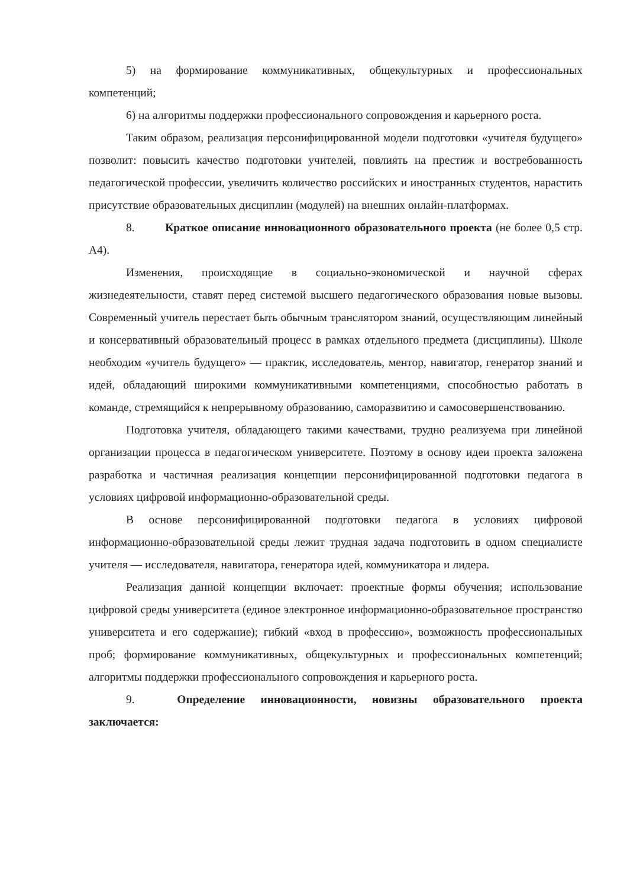5) на формирование коммуникативных, общекультурных и профессиональных компетенций;
6) на алгоритмы поддержки профессионального сопровождения и карьерного роста.
Таким образом, реализация персонифицированной модели подготовки «учителя будущего» позволит: повысить качество подготовки учителей, повлиять на престиж и востребованность педагогической профессии, увеличить количество российских и иностранных студентов, нарастить присутствие образовательных дисциплин (модулей) на внешних онлайн-платформах.
8. Краткое описание инновационного образовательного проекта (не более 0,5 стр. А4).
Изменения, происходящие в социально-экономической и научной сферах жизнедеятельности, ставят перед системой высшего педагогического образования новые вызовы. Современный учитель перестает быть обычным транслятором знаний, осуществляющим линейный и консервативный образовательный процесс в рамках отдельного предмета (дисциплины). Школе необходим «учитель будущего» — практик, исследователь, ментор, навигатор, генератор знаний и идей, обладающий широкими коммуникативными компетенциями, способностью работать в команде, стремящийся к непрерывному образованию, саморазвитию и самосовершенствованию.
Подготовка учителя, обладающего такими качествами, трудно реализуема при линейной организации процесса в педагогическом университете. Поэтому в основу идеи проекта заложена разработка и частичная реализация концепции персонифицированной подготовки педагога в условиях цифровой информационно-образовательной среды.
В основе персонифицированной подготовки педагога в условиях цифровой информационно-образовательной среды лежит трудная задача подготовить в одном специалисте учителя — исследователя, навигатора, генератора идей, коммуникатора и лидера.
Реализация данной концепции включает: проектные формы обучения; использование цифровой среды университета (единое электронное информационно-образовательное пространство университета и его содержание); гибкий «вход в профессию», возможность профессиональных проб; формирование коммуникативных, общекультурных и профессиональных компетенций; алгоритмы поддержки профессионального сопровождения и карьерного роста.
9. Определение инновационности, новизны образовательного проекта заключается: